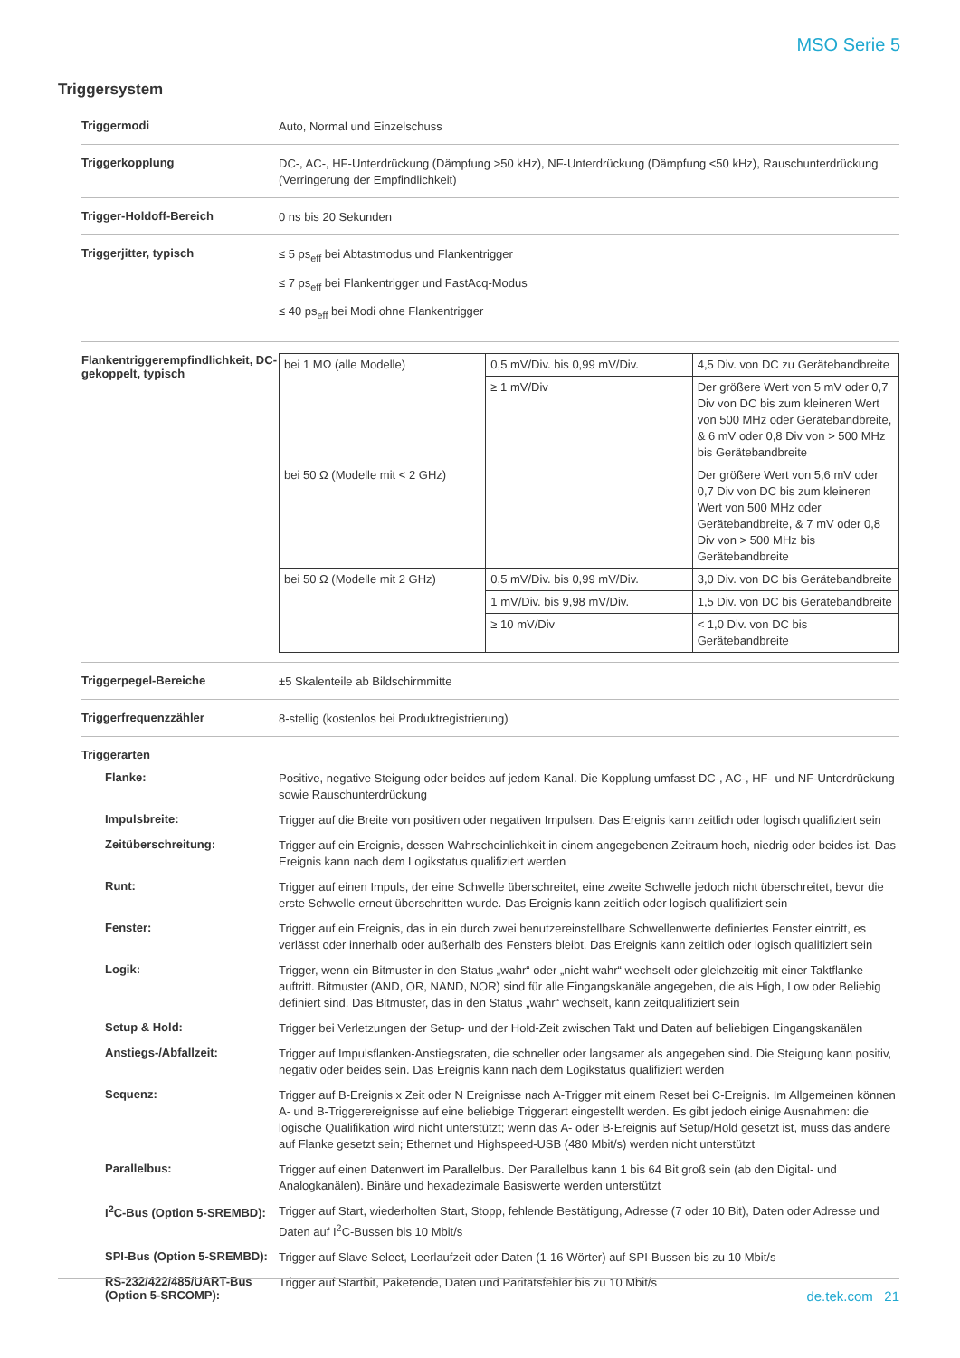MSO Serie 5
Triggersystem
Triggermodi
Auto, Normal und Einzelschuss
Triggerkopplung
DC-, AC-, HF-Unterdrückung (Dämpfung >50 kHz), NF-Unterdrückung (Dämpfung <50 kHz), Rauschunterdrückung (Verringerung der Empfindlichkeit)
Trigger-Holdoff-Bereich
0 ns bis 20 Sekunden
Triggerjitter, typisch
≤ 5 ps<sub>eff</sub> bei Abtastmodus und Flankentrigger
≤ 7 ps<sub>eff</sub> bei Flankentrigger und FastAcq-Modus
≤ 40 ps<sub>eff</sub> bei Modi ohne Flankentrigger
Flankentriggerempfindlichkeit, DC-gekoppelt, typisch
| bei 1 MΩ (alle Modelle) | 0,5 mV/Div. bis 0,99 mV/Div. | 4,5 Div. von DC zu Gerätebandbreite |
| | ≥ 1 mV/Div | Der größere Wert von 5 mV oder 0,7 Div von DC bis zum kleineren Wert von 500 MHz oder Gerätebandbreite, & 6 mV oder 0,8 Div von > 500 MHz bis Gerätebandbreite |
| bei 50 Ω (Modelle mit < 2 GHz) | | Der größere Wert von 5,6 mV oder 0,7 Div von DC bis zum kleineren Wert von 500 MHz oder Gerätebandbreite, & 7 mV oder 0,8 Div von > 500 MHz bis Gerätebandbreite |
| bei 50 Ω (Modelle mit 2 GHz) | 0,5 mV/Div. bis 0,99 mV/Div. | 3,0 Div. von DC bis Gerätebandbreite |
| | 1 mV/Div. bis 9,98 mV/Div. | 1,5 Div. von DC bis Gerätebandbreite |
| | ≥ 10 mV/Div | < 1,0 Div. von DC bis Gerätebandbreite |
Triggerpegel-Bereiche
±5 Skalenteile ab Bildschirmmitte
Triggerfrequenzzähler
8-stellig (kostenlos bei Produktregistrierung)
Triggerarten
Flanke:
Positive, negative Steigung oder beides auf jedem Kanal. Die Kopplung umfasst DC-, AC-, HF- und NF-Unterdrückung sowie Rauschunterdrückung
Impulsbreite:
Trigger auf die Breite von positiven oder negativen Impulsen. Das Ereignis kann zeitlich oder logisch qualifiziert sein
Zeitüberschreitung:
Trigger auf ein Ereignis, dessen Wahrscheinlichkeit in einem angegebenen Zeitraum hoch, niedrig oder beides ist. Das Ereignis kann nach dem Logikstatus qualifiziert werden
Runt:
Trigger auf einen Impuls, der eine Schwelle überschreitet, eine zweite Schwelle jedoch nicht überschreitet, bevor die erste Schwelle erneut überschritten wurde. Das Ereignis kann zeitlich oder logisch qualifiziert sein
Fenster:
Trigger auf ein Ereignis, das in ein durch zwei benutzereinstellbare Schwellenwerte definiertes Fenster eintritt, es verlässt oder innerhalb oder außerhalb des Fensters bleibt. Das Ereignis kann zeitlich oder logisch qualifiziert sein
Logik:
Trigger, wenn ein Bitmuster in den Status „wahr“ oder „nicht wahr“ wechselt oder gleichzeitig mit einer Taktflanke auftritt. Bitmuster (AND, OR, NAND, NOR) sind für alle Eingangskanäle angegeben, die als High, Low oder Beliebig definiert sind. Das Bitmuster, das in den Status „wahr“ wechselt, kann zeitqualifiziert sein
Setup & Hold:
Trigger bei Verletzungen der Setup- und der Hold-Zeit zwischen Takt und Daten auf beliebigen Eingangskanälen
Anstiegs-/Abfallzeit:
Trigger auf Impulsflanken-Anstiegsraten, die schneller oder langsamer als angegeben sind. Die Steigung kann positiv, negativ oder beides sein. Das Ereignis kann nach dem Logikstatus qualifiziert werden
Sequenz:
Trigger auf B-Ereignis x Zeit oder N Ereignisse nach A-Trigger mit einem Reset bei C-Ereignis. Im Allgemeinen können A- und B-Triggerereignisse auf eine beliebige Triggerart eingestellt werden. Es gibt jedoch einige Ausnahmen: die logische Qualifikation wird nicht unterstützt; wenn das A- oder B-Ereignis auf Setup/Hold gesetzt ist, muss das andere auf Flanke gesetzt sein; Ethernet und Highspeed-USB (480 Mbit/s) werden nicht unterstützt
Parallelbus:
Trigger auf einen Datenwert im Parallelbus. Der Parallelbus kann 1 bis 64 Bit groß sein (ab den Digital- und Analogkanälen). Binäre und hexadezimale Basiswerte werden unterstützt
I<sup>2</sup>C-Bus (Option 5-SREMBD):
Trigger auf Start, wiederholten Start, Stopp, fehlende Bestätigung, Adresse (7 oder 10 Bit), Daten oder Adresse und Daten auf I<sup>2</sup>C-Bussen bis 10 Mbit/s
SPI-Bus (Option 5-SREMBD):
Trigger auf Slave Select, Leerlaufzeit oder Daten (1-16 Wörter) auf SPI-Bussen bis zu 10 Mbit/s
RS-232/422/485/UART-Bus (Option 5-SRCOMP):
Trigger auf Startbit, Paketende, Daten und Paritätsfehler bis zu 10 Mbit/s
de.tek.com 21